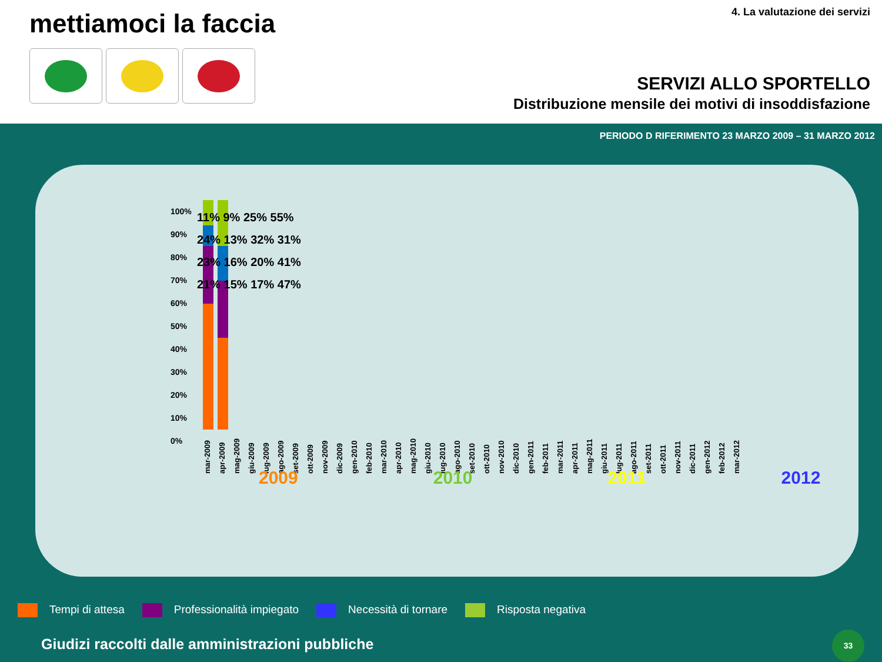mettiamoci la faccia 4. La valutazione dei servizi
SERVIZI ALLO SPORTELLO
Distribuzione mensile dei motivi di insoddisfazione
PERIODO D RIFERIMENTO 23 MARZO 2009 – 31 MARZO 2012
100%
90%
80%
70%
60%
50%
40%
30%
20%
10%
0%
mar-2009 apr-2009 mag-2009 giu-2009 lug-2009 ago-2009 set-2009 ott-2009 nov-2009 dic-2009 gen-2010 feb-2010 mar-2010 apr-2010 mag-2010 giu-2010 lug-2010 ago-2010 set-2010 ott-2010 nov-2010 dic-2010 gen-2011 feb-2011 mar-2011 apr-2011 mag-2011 giu-2011 lug-2011 ago-2011 set-2011 ott-2011 nov-2011 dic-2011 gen-2012 feb-2012 mar-2012
11% 9% 25% 55%
24% 13% 32% 31%
23% 16% 20% 41%
21% 15% 17% 47%
2009 2010 2011 2012
Tempi di attesa Professionalità impiegato Necessità di tornare Risposta negativa
Giudizi raccolti dalle amministrazioni pubbliche
33